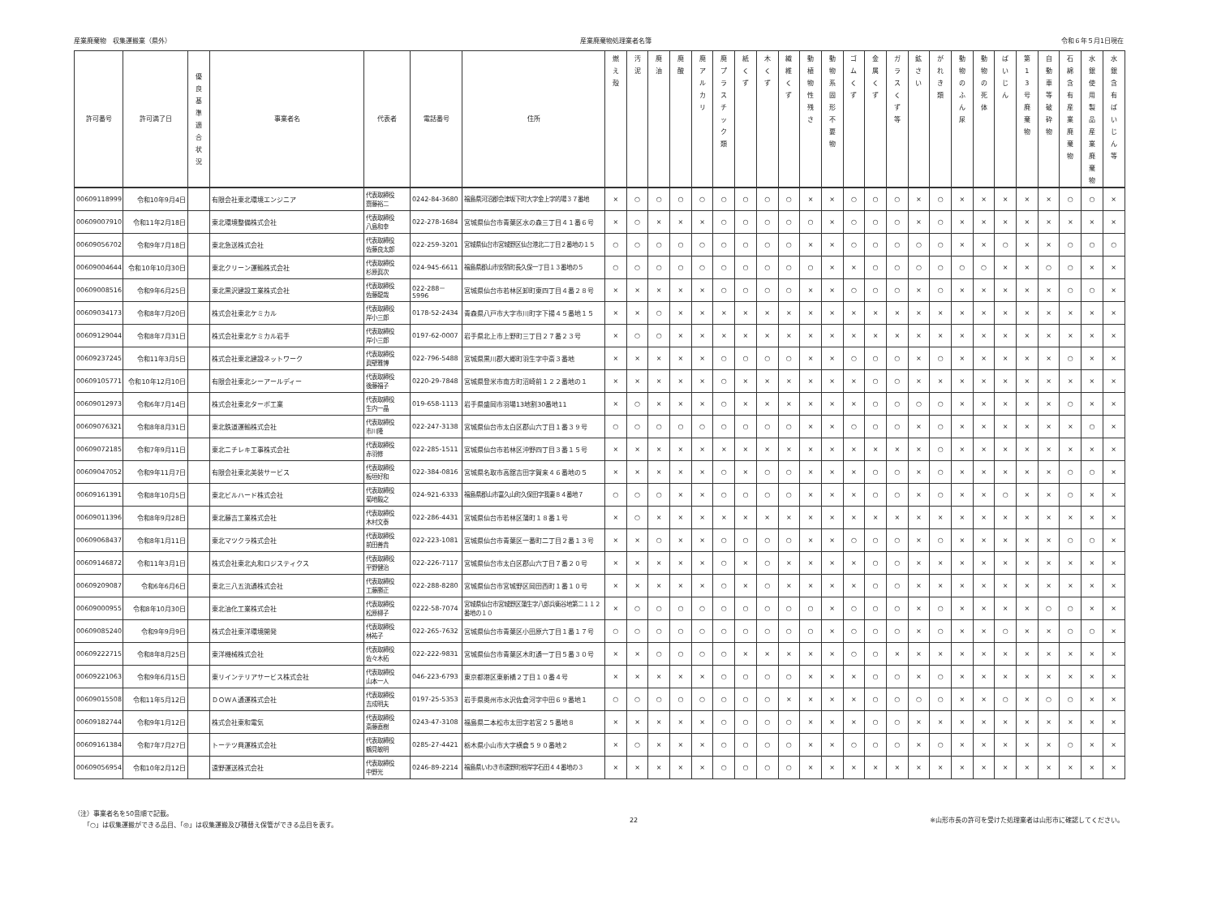産業廃棄物　収集運搬業（県外） 産業廃棄物処理業者名簿 令和６年５月1日現在
| 許可番号 | 許可満了日 | 優 良 基 準 適 合 状 況 | 事業者名 | 代表者 | 電話番号 | 住所 | 燃 え 殻 | 汚 泥 | 廃 油 | 廃 酸 | 廃 ア ル カ リ | 廃 プ ラ ス チ ッ ク 類 | 紙 く ず | 木 く ず | 繊 維 く ず | 動 植 物 性 残 さ | 動 物 系 固 形 不 要 物 | ゴ ム く ず | 金 属 く ず | ガ ラ ス く ず 等 | 鉱 さ い | が れ き 類 | 動 物 の ふ ん 尿 | 動 物 の 死 体 | ば い じ ん | 第 1 3 号 廃 棄 物 | 自 動 車 等 破 砕 物 | 石 綿 含 有 産 業 廃 棄 物 | 水 銀 使 用 製 品 産 業 廃 棄 物 | 水 銀 含 有 ば い じ ん 等 |
| --- | --- | --- | --- | --- | --- | --- | --- | --- | --- | --- | --- | --- | --- | --- | --- | --- | --- | --- | --- | --- | --- | --- | --- | --- | --- | --- | --- | --- | --- | --- |
| 00609118999 | 令和10年9月4日 | | 有限会社東北環境エンジニア | 代表取締役 齋藤裕二 | 0242-84-3680 | 福島県河沼郡会津坂下町大字金上字的場３７番地 | × | ○ | ○ | ○ | ○ | ○ | ○ | ○ | ○ | × | × | ○ | ○ | ○ | × | ○ | × | × | × | × | × | ○ | ○ | × |
| 00609007910 | 令和11年2月18日 | | 東北環境整備株式会社 | 代表取締役 八島和幸 | 022-278-1684 | 宮城県仙台市青葉区水の森三丁目４１番６号 | × | ○ | × | × | × | ○ | ○ | ○ | ○ | ○ | × | ○ | ○ | ○ | × | ○ | × | × | × | × | × | × | × | × |
| 00609056702 | 令和9年7月18日 | | 東北急送株式会社 | 代表取締役 佐藤良太郎 | 022-259-3201 | 宮城県仙台市宮城野区仙台港北二丁目２番地の１５ | ○ | ○ | ○ | ○ | ○ | ○ | ○ | ○ | ○ | × | × | ○ | ○ | ○ | ○ | ○ | × | × | ○ | × | × | ○ | ○ | ○ |
| 00609004644 | 令和10年10月30日 | | 東北クリーン運輸株式会社 | 代表取締役 杉原眞次 | 024-945-6611 | 福島県郡山市安積町長久保一丁目１３番地の５ | ○ | ○ | ○ | ○ | ○ | ○ | ○ | ○ | ○ | ○ | × | × | ○ | ○ | ○ | ○ | ○ | ○ | × | × | ○ | ○ | × | × |
| 00609008516 | 令和9年6月25日 | | 東北黒沢建設工業株式会社 | 代表取締役 佐藤龍哉 | 022-288－5996 | 宮城県仙台市若林区卸町東四丁目４番２８号 | × | × | × | × | × | ○ | ○ | ○ | ○ | × | × | ○ | ○ | ○ | × | ○ | × | × | × | × | × | ○ | ○ | × |
| 00609034173 | 令和8年7月20日 | | 株式会社東北ケミカル | 代表取締役 岸小三郎 | 0178-52-2434 | 青森県八戸市大字市川町字下揚４５番地１５ | × | × | ○ | × | × | × | × | × | × | × | × | × | × | × | × | × | × | × | × | × | × | × | × | × |
| 00609129044 | 令和8年7月31日 | | 株式会社東北ケミカル岩手 | 代表取締役 岸小三郎 | 0197-62-0007 | 岩手県北上市上野町三丁目２７番２３号 | × | ○ | ○ | × | × | × | × | × | × | × | × | × | × | × | × | × | × | × | × | × | × | × | × | × |
| 00609237245 | 令和11年3月5日 | | 株式会社東北建設ネットワーク | 代表取締役 眞壁雅博 | 022-796-5488 | 宮城県黒川郡大郷町羽生字中斎３番地 | × | × | × | × | × | ○ | ○ | ○ | ○ | × | × | ○ | ○ | ○ | × | ○ | × | × | × | × | × | ○ | × | × |
| 00609105771 | 令和10年12月10日 | | 有限会社東北シーアールディー | 代表取締役 後藤福子 | 0220-29-7848 | 宮城県登米市南方町沼崎前１２２番地の１ | × | × | × | × | × | ○ | × | × | × | × | × | × | ○ | ○ | × | × | × | × | × | × | × | × | × | × |
| 00609012973 | 令和6年7月14日 | | 株式会社東北ターボ工業 | 代表取締役 生内一晶 | 019-658-1113 | 岩手県盛岡市羽場13地割30番地11 | × | ○ | × | × | × | ○ | × | × | × | × | × | × | ○ | ○ | ○ | ○ | × | × | × | × | × | ○ | × | × |
| 00609076321 | 令和8年8月31日 | | 東北鉄道運輸株式会社 | 代表取締役 市川隆 | 022-247-3138 | 宮城県仙台市太白区郡山六丁目１番３９号 | ○ | ○ | ○ | ○ | ○ | ○ | ○ | ○ | ○ | × | × | ○ | ○ | ○ | × | ○ | × | × | × | × | × | × | ○ | × |
| 00609072185 | 令和7年9月11日 | | 東北ニチレキ工事株式会社 | 代表取締役 赤羽修 | 022-285-1511 | 宮城県仙台市若林区沖野四丁目３番１５号 | × | × | × | × | × | × | × | × | × | × | × | × | × | × | × | ○ | × | × | × | × | × | × | × | × |
| 00609047052 | 令和9年11月7日 | | 有限会社東北美装サービス | 代表取締役 板垣好和 | 022-384-0816 | 宮城県名取市高舘吉田字賀来４６番地の５ | × | × | × | × | × | ○ | × | ○ | ○ | × | × | × | ○ | ○ | × | ○ | × | × | × | × | × | ○ | ○ | × |
| 00609161391 | 令和8年10月5日 | | 東北ビルハード株式会社 | 代表取締役 菊地毅之 | 024-921-6333 | 福島県郡山市富久山町久保田字我妻８４番地７ | ○ | ○ | ○ | × | × | ○ | ○ | ○ | ○ | × | × | × | ○ | ○ | × | ○ | × | × | ○ | × | × | ○ | × | × |
| 00609011396 | 令和8年9月28日 | | 東北藤吉工業株式会社 | 代表取締役 木村文泰 | 022-286-4431 | 宮城県仙台市若林区蒲町１８番１号 | × | ○ | × | × | × | × | × | × | × | × | × | × | × | × | × | × | × | × | × | × | × | × | × | × |
| 00609068437 | 令和8年1月11日 | | 東北マツクラ株式会社 | 代表取締役 前田善貴 | 022-223-1081 | 宮城県仙台市青葉区一番町二丁目２番１３号 | × | × | ○ | × | × | ○ | ○ | ○ | ○ | × | × | ○ | ○ | ○ | × | ○ | × | × | × | × | × | ○ | ○ | × |
| 00609146872 | 令和11年3月1日 | | 株式会社東北丸和ロジスティクス | 代表取締役 平野健治 | 022-226-7117 | 宮城県仙台市太白区郡山六丁目７番２０号 | × | × | × | × | × | ○ | × | ○ | × | × | × | × | ○ | ○ | × | × | × | × | × | × | × | × | × | × |
| 00609209087 | 令和6年6月6日 | | 東北三八五流通株式会社 | 代表取締役 工藤勝正 | 022-288-8280 | 宮城県仙台市宮城野区岡田西町１番１０号 | × | × | × | × | × | ○ | × | ○ | × | × | × | × | ○ | ○ | × | × | × | × | × | × | × | × | × | × |
| 00609000955 | 令和8年10月30日 | | 東北油化工業株式会社 | 代表取締役 松原柳子 | 0222-58-7074 | 宮城県仙台市宮城野区蒲生字八郎兵衛谷地第二１１２番地の１０ | × | ○ | ○ | ○ | ○ | ○ | ○ | ○ | ○ | ○ | × | ○ | ○ | ○ | × | ○ | × | × | × | × | ○ | ○ | × | × |
| 00609085240 | 令和9年9月9日 | | 株式会社東洋環境開発 | 代表取締役 林祐子 | 022-265-7632 | 宮城県仙台市青葉区小田原六丁目１番１７号 | ○ | ○ | ○ | ○ | ○ | ○ | ○ | ○ | ○ | ○ | × | ○ | ○ | ○ | × | ○ | × | × | ○ | × | × | ○ | ○ | × |
| 00609222715 | 令和8年8月25日 | | 東洋機械株式会社 | 代表取締役 佐々木拓 | 022-222-9831 | 宮城県仙台市青葉区木町通一丁目５番３０号 | × | × | ○ | ○ | ○ | ○ | × | × | × | × | × | ○ | ○ | × | × | × | × | × | × | × | × | × | × | × |
| 00609221063 | 令和9年6月15日 | | 東リインテリアサービス株式会社 | 代表取締役 山本一人 | 046-223-6793 | 東京都港区東新橋２丁目１０番４号 | × | × | × | × | × | ○ | ○ | ○ | ○ | × | × | × | ○ | ○ | × | ○ | × | × | × | × | × | × | × | × |
| 00609015508 | 令和11年5月12日 | | ＤＯＷＡ通運株式会社 | 代表取締役 吉成明夫 | 0197-25-5353 | 岩手県奥州市水沢佐倉河字中田６９番地１ | ○ | ○ | ○ | ○ | ○ | ○ | ○ | ○ | × | × | × | × | ○ | ○ | ○ | ○ | × | × | ○ | × | ○ | ○ | × | × |
| 00609182744 | 令和9年1月12日 | | 株式会社東和電気 | 代表取締役 斎藤直樹 | 0243-47-3108 | 福島県二本松市太田字若宮２５番地８ | × | × | × | × | × | ○ | ○ | ○ | ○ | × | × | × | ○ | ○ | × | × | × | × | × | × | × | × | × | × |
| 00609161384 | 令和7年7月27日 | | トーテツ興運株式会社 | 代表取締役 鶴見敏明 | 0285-27-4421 | 栃木県小山市大字横倉５９０番地２ | × | ○ | × | × | × | ○ | ○ | ○ | ○ | × | × | ○ | ○ | ○ | × | ○ | × | × | × | × | × | ○ | × | × |
| 00609056954 | 令和10年2月12日 | | 遠野運送株式会社 | 代表取締役 中野光 | 0246-89-2214 | 福島県いわき市遠野町根岸字石田４４番地の３ | × | × | × | × | × | ○ | ○ | ○ | ○ | × | × | × | × | × | × | × | × | × | × | × | × | × | × | × |
（注）事業者名を50音順で記載。
　　「○」は収集運搬ができる品目、「◎」は収集運搬及び積替え保管ができる品目を表す。
22 ※山形市長の許可を受けた処理業者は山形市に確認してください。